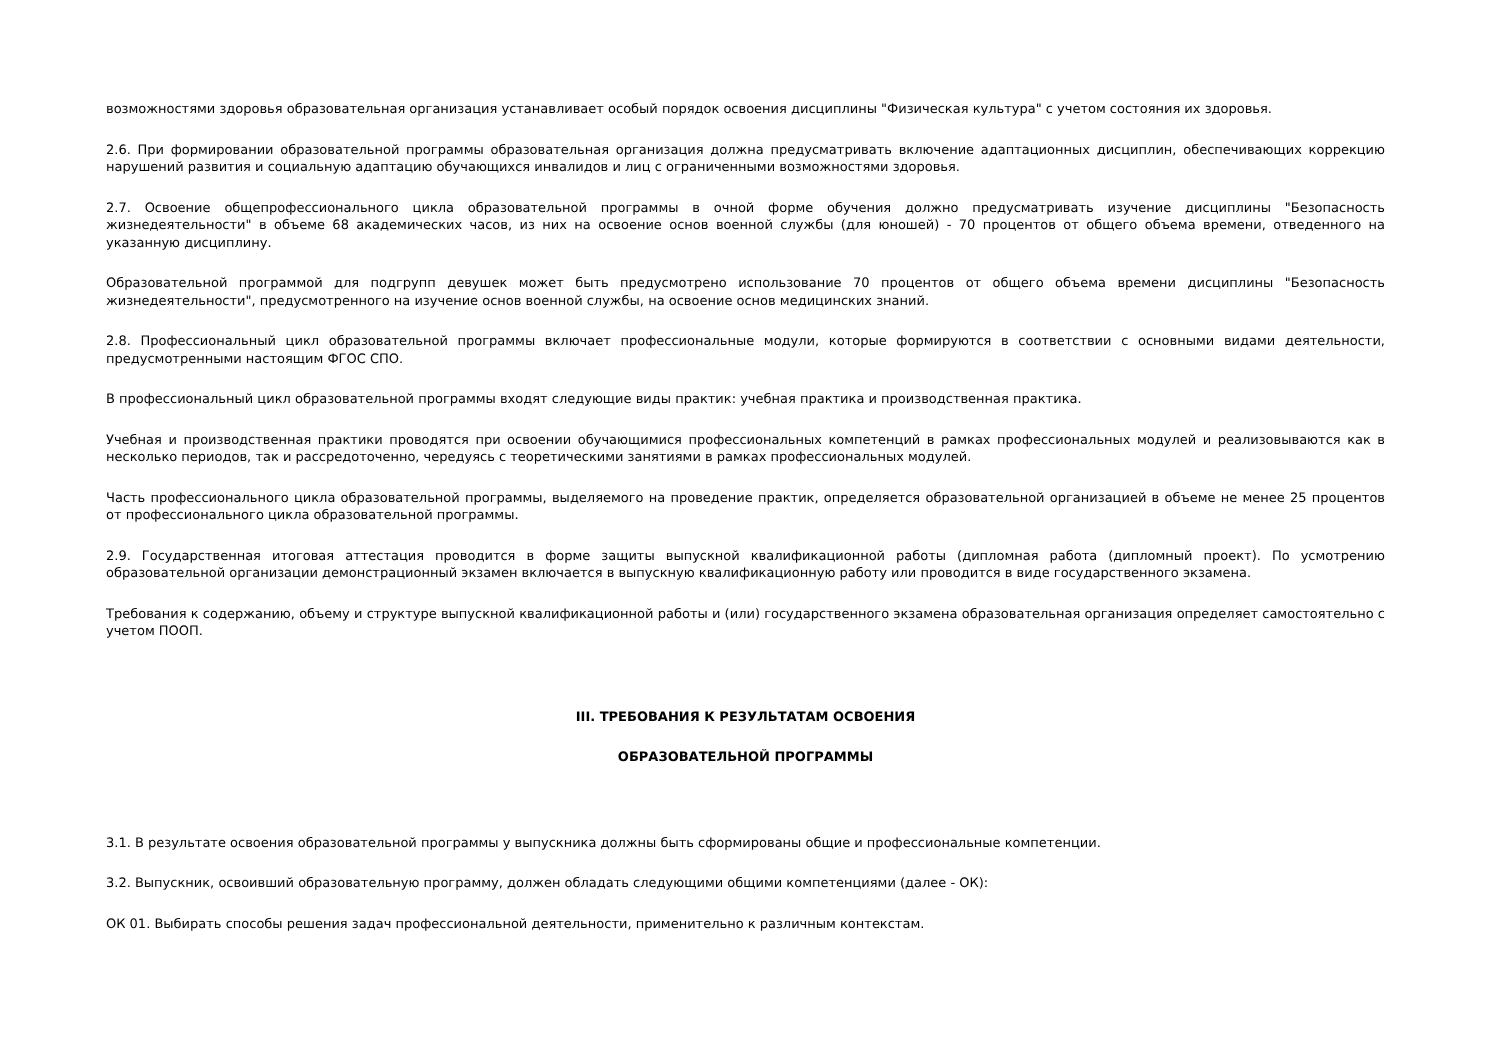возможностями здоровья образовательная организация устанавливает особый порядок освоения дисциплины "Физическая культура" с учетом состояния их здоровья.
2.6. При формировании образовательной программы образовательная организация должна предусматривать включение адаптационных дисциплин, обеспечивающих коррекцию нарушений развития и социальную адаптацию обучающихся инвалидов и лиц с ограниченными возможностями здоровья.
2.7. Освоение общепрофессионального цикла образовательной программы в очной форме обучения должно предусматривать изучение дисциплины "Безопасность жизнедеятельности" в объеме 68 академических часов, из них на освоение основ военной службы (для юношей) - 70 процентов от общего объема времени, отведенного на указанную дисциплину.
Образовательной программой для подгрупп девушек может быть предусмотрено использование 70 процентов от общего объема времени дисциплины "Безопасность жизнедеятельности", предусмотренного на изучение основ военной службы, на освоение основ медицинских знаний.
2.8. Профессиональный цикл образовательной программы включает профессиональные модули, которые формируются в соответствии с основными видами деятельности, предусмотренными настоящим ФГОС СПО.
В профессиональный цикл образовательной программы входят следующие виды практик: учебная практика и производственная практика.
Учебная и производственная практики проводятся при освоении обучающимися профессиональных компетенций в рамках профессиональных модулей и реализовываются как в несколько периодов, так и рассредоточенно, чередуясь с теоретическими занятиями в рамках профессиональных модулей.
Часть профессионального цикла образовательной программы, выделяемого на проведение практик, определяется образовательной организацией в объеме не менее 25 процентов от профессионального цикла образовательной программы.
2.9. Государственная итоговая аттестация проводится в форме защиты выпускной квалификационной работы (дипломная работа (дипломный проект). По усмотрению образовательной организации демонстрационный экзамен включается в выпускную квалификационную работу или проводится в виде государственного экзамена.
Требования к содержанию, объему и структуре выпускной квалификационной работы и (или) государственного экзамена образовательная организация определяет самостоятельно с учетом ПООП.
III. ТРЕБОВАНИЯ К РЕЗУЛЬТАТАМ ОСВОЕНИЯ
ОБРАЗОВАТЕЛЬНОЙ ПРОГРАММЫ
3.1. В результате освоения образовательной программы у выпускника должны быть сформированы общие и профессиональные компетенции.
3.2. Выпускник, освоивший образовательную программу, должен обладать следующими общими компетенциями (далее - ОК):
ОК 01. Выбирать способы решения задач профессиональной деятельности, применительно к различным контекстам.